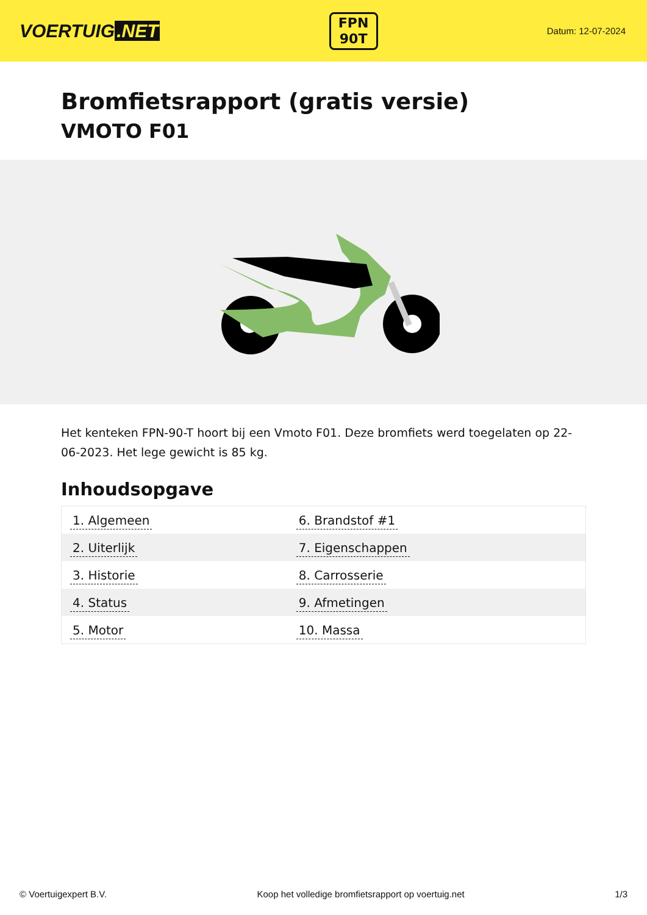VOERTUIG.NET
FPN
90T
Datum: 12-07-2024
Bromfietsrapport (gratis versie)
VMOTO F01
Het kenteken FPN-90-T hoort bij een Vmoto F01. Deze bromfiets werd toegelaten op 22-06-2023. Het lege gewicht is 85 kg.
Inhoudsopgave
| 1. Algemeen | 6. Brandstof #1 |
| 2. Uiterlijk | 7. Eigenschappen |
| 3. Historie | 8. Carrosserie |
| 4. Status | 9. Afmetingen |
| 5. Motor | 10. Massa |
© Voertuigexpert B.V. Koop het volledige bromfietsrapport op voertuig.net 1/3